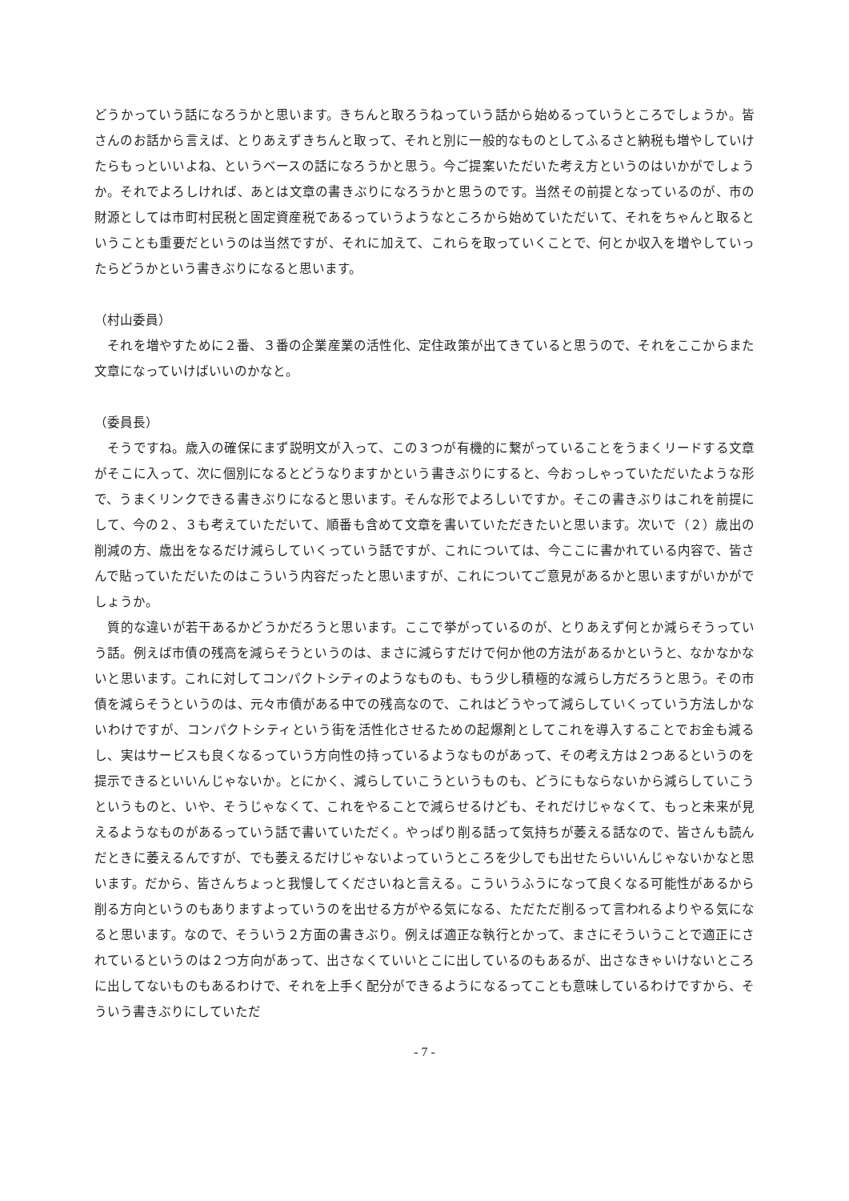どうかっていう話になろうかと思います。きちんと取ろうねっていう話から始めるっていうところでしょうか。皆さんのお話から言えば、とりあえずきちんと取って、それと別に一般的なものとしてふるさと納税も増やしていけたらもっといいよね、というベースの話になろうかと思う。今ご提案いただいた考え方というのはいかがでしょうか。それでよろしければ、あとは文章の書きぶりになろうかと思うのです。当然その前提となっているのが、市の財源としては市町村民税と固定資産税であるっていうようなところから始めていただいて、それをちゃんと取るということも重要だというのは当然ですが、それに加えて、これらを取っていくことで、何とか収入を増やしていったらどうかという書きぶりになると思います。
（村山委員）
　それを増やすために２番、３番の企業産業の活性化、定住政策が出てきていると思うので、それをここからまた文章になっていけばいいのかなと。
（委員長）
　そうですね。歳入の確保にまず説明文が入って、この３つが有機的に繋がっていることをうまくリードする文章がそこに入って、次に個別になるとどうなりますかという書きぶりにすると、今おっしゃっていただいたような形で、うまくリンクできる書きぶりになると思います。そんな形でよろしいですか。そこの書きぶりはこれを前提にして、今の２、３も考えていただいて、順番も含めて文章を書いていただきたいと思います。次いで（２）歳出の削減の方、歳出をなるだけ減らしていくっていう話ですが、これについては、今ここに書かれている内容で、皆さんで貼っていただいたのはこういう内容だったと思いますが、これについてご意見があるかと思いますがいかがでしょうか。
　質的な違いが若干あるかどうかだろうと思います。ここで挙がっているのが、とりあえず何とか減らそうっていう話。例えば市債の残高を減らそうというのは、まさに減らすだけで何か他の方法があるかというと、なかなかないと思います。これに対してコンパクトシティのようなものも、もう少し積極的な減らし方だろうと思う。その市債を減らそうというのは、元々市債がある中での残高なので、これはどうやって減らしていくっていう方法しかないわけですが、コンパクトシティという街を活性化させるための起爆剤としてこれを導入することでお金も減るし、実はサービスも良くなるっていう方向性の持っているようなものがあって、その考え方は２つあるというのを提示できるといいんじゃないか。とにかく、減らしていこうというものも、どうにもならないから減らしていこうというものと、いや、そうじゃなくて、これをやることで減らせるけども、それだけじゃなくて、もっと未来が見えるようなものがあるっていう話で書いていただく。やっぱり削る話って気持ちが萎える話なので、皆さんも読んだときに萎えるんですが、でも萎えるだけじゃないよっていうところを少しでも出せたらいいんじゃないかなと思います。だから、皆さんちょっと我慢してくださいねと言える。こういうふうになって良くなる可能性があるから削る方向というのもありますよっていうのを出せる方がやる気になる、ただただ削るって言われるよりやる気になると思います。なので、そういう２方面の書きぶり。例えば適正な執行とかって、まさにそういうことで適正にされているというのは２つ方向があって、出さなくていいとこに出しているのもあるが、出さなきゃいけないところに出してないものもあるわけで、それを上手く配分ができるようになるってことも意味しているわけですから、そういう書きぶりにしていただ
- 7 -